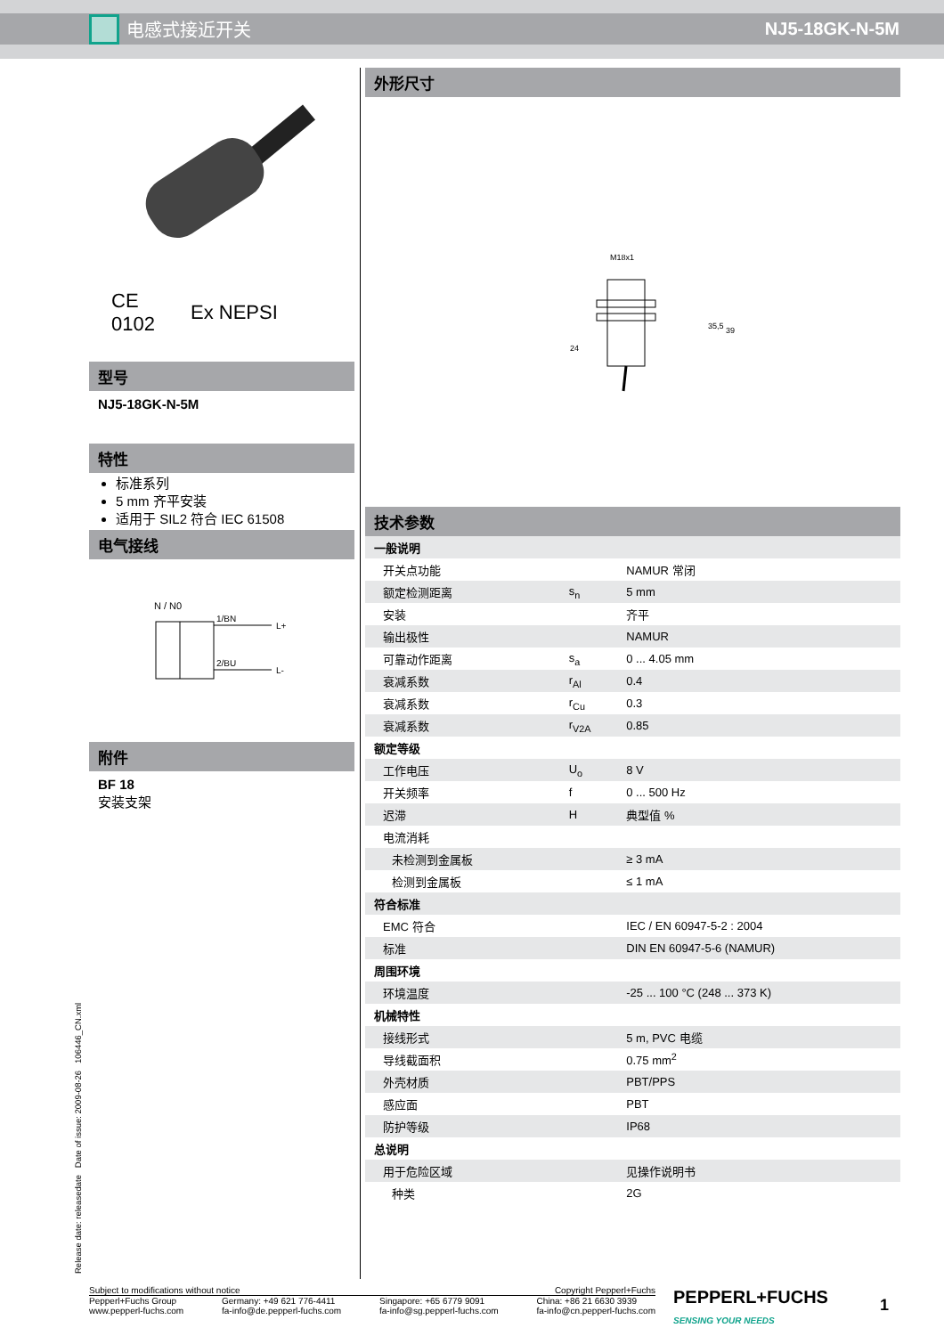电感式接近开关 NJ5-18GK-N-5M
CE
0102
Ex NEPSI
型号
NJ5-18GK-N-5M
特性
标准系列
5 mm 齐平安装
适用于 SIL2 符合 IEC 61508
电气接线
N / N0
1/BN
2/BU
L+
L-
附件
BF 18
安装支架
外形尺寸
M18x1
24
35,5
39
技术参数
| 一般说明 | | |
| 开关点功能 | | NAMUR 常闭 |
| 额定检测距离 | s<sub>n</sub> | 5 mm |
| 安装 | | 齐平 |
| 输出极性 | | NAMUR |
| 可靠动作距离 | s<sub>a</sub> | 0 ... 4.05 mm |
| 衰减系数 | r<sub>Al</sub> | 0.4 |
| 衰减系数 | r<sub>Cu</sub> | 0.3 |
| 衰减系数 | r<sub>V2A</sub> | 0.85 |
| 额定等级 | | |
| 工作电压 | U<sub>o</sub> | 8 V |
| 开关频率 | f | 0 ... 500 Hz |
| 迟滞 | H | 典型值 % |
| 电流消耗 | | |
| 未检测到金属板 | | ≥ 3 mA |
| 检测到金属板 | | ≤ 1 mA |
| 符合标准 | | |
| EMC 符合 | | IEC / EN 60947-5-2 : 2004 |
| 标准 | | DIN EN 60947-5-6 (NAMUR) |
| 周围环境 | | |
| 环境温度 | | -25 ... 100 °C (248 ... 373 K) |
| 机械特性 | | |
| 接线形式 | | 5 m, PVC 电缆 |
| 导线截面积 | | 0.75 mm<sup>2</sup> |
| 外壳材质 | | PBT/PPS |
| 感应面 | | PBT |
| 防护等级 | | IP68 |
| 总说明 | | |
| 用于危险区域 | | 见操作说明书 |
| 种类 | | 2G |
Release date: releasedate Date of issue: 2009-08-26 106446_CN.xml
Subject to modifications without notice Copyright Pepperl+Fuchs
Pepperl+Fuchs Group
www.pepperl-fuchs.com Germany: +49 621 776-4411
fa-info@de.pepperl-fuchs.com Singapore: +65 6779 9091
fa-info@sg.pepperl-fuchs.com China: +86 21 6630 3939
fa-info@cn.pepperl-fuchs.com
PEPPERL+FUCHS
SENSING YOUR NEEDS
1